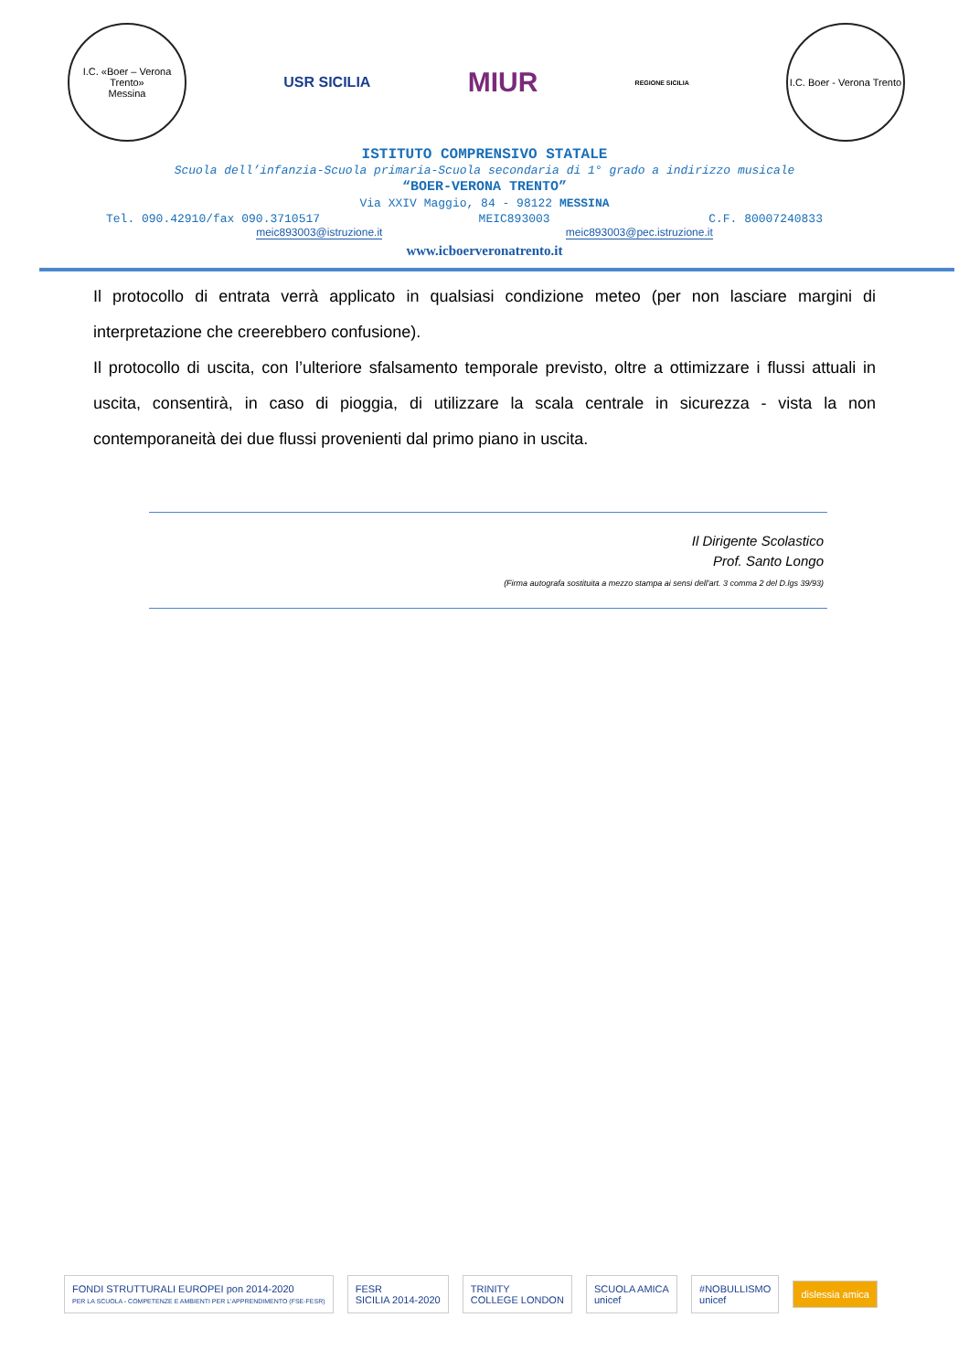I.C. «Boer – Verona Trento»
Messina
USR SICILIA
MIUR
REGIONE SICILIA
I.C. Boer - Verona Trento
ISTITUTO COMPRENSIVO STATALE
Scuola dell’infanzia-Scuola primaria-Scuola secondaria di 1° grado a indirizzo musicale
“BOER-VERONA TRENTO”
Via XXIV Maggio, 84 - 98122 MESSINA
Tel. 090.42910/fax 090.3710517 MEIC893003 C.F. 80007240833
meic893003@istruzione.it meic893003@pec.istruzione.it
www.icboerveronatrento.it
Il protocollo di entrata verrà applicato in qualsiasi condizione meteo (per non lasciare margini di interpretazione che creerebbero confusione).
Il protocollo di uscita, con l’ulteriore sfalsamento temporale previsto, oltre a ottimizzare i flussi attuali in uscita, consentirà, in caso di pioggia, di utilizzare la scala centrale in sicurezza - vista la non contemporaneità dei due flussi provenienti dal primo piano in uscita.
Il Dirigente Scolastico
Prof. Santo Longo
(Firma autografa sostituita a mezzo stampa ai sensi dell'art. 3 comma 2 del D.lgs 39/93)
FONDI STRUTTURALI EUROPEI pon 2014-2020
PER LA SCUOLA - COMPETENZE E AMBIENTI PER L'APPRENDIMENTO (FSE-FESR)
FESR
SICILIA 2014-2020
TRINITY
COLLEGE LONDON
SCUOLA AMICA
unicef
#NOBULLISMO
unicef
dislessia amica